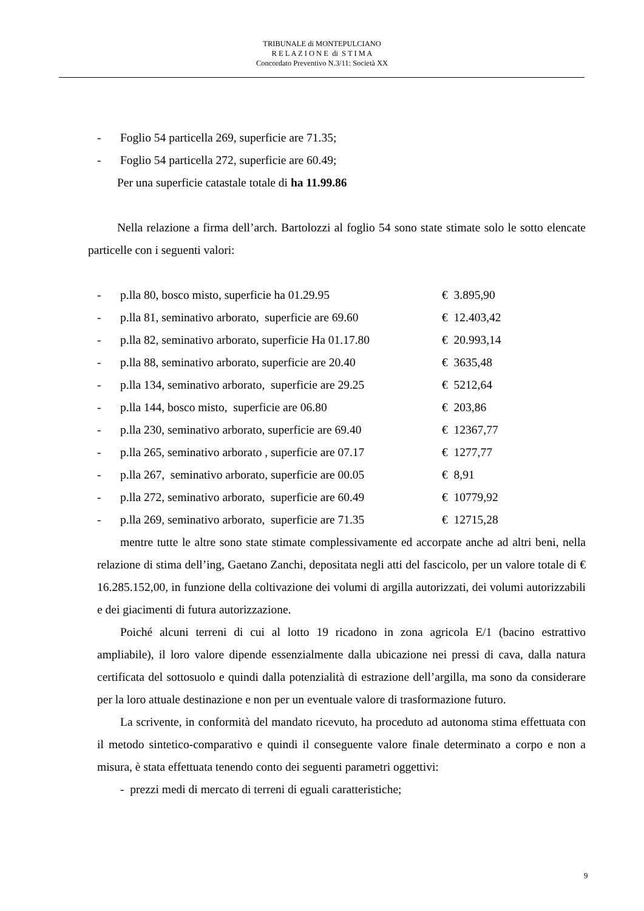TRIBUNALE di MONTEPULCIANO
R E L A Z I O N E di S T I M A
Concordato Preventivo N.3/11: Società XX
- Foglio 54 particella 269, superficie are 71.35;
- Foglio 54 particella 272, superficie are 60.49;
Per una superficie catastale totale di ha 11.99.86
Nella relazione a firma dell’arch. Bartolozzi al foglio 54 sono state stimate solo le sotto elencate particelle con i seguenti valori:
- p.lla 80, bosco misto, superficie ha 01.29.95 € 3.895,90
- p.lla 81, seminativo arborato, superficie are 69.60 € 12.403,42
- p.lla 82, seminativo arborato, superficie Ha 01.17.80 € 20.993,14
- p.lla 88, seminativo arborato, superficie are 20.40 € 3635,48
- p.lla 134, seminativo arborato, superficie are 29.25 € 5212,64
- p.lla 144, bosco misto, superficie are 06.80 € 203,86
- p.lla 230, seminativo arborato, superficie are 69.40 € 12367,77
- p.lla 265, seminativo arborato , superficie are 07.17 € 1277,77
- p.lla 267, seminativo arborato, superficie are 00.05 € 8,91
- p.lla 272, seminativo arborato, superficie are 60.49 € 10779,92
- p.lla 269, seminativo arborato, superficie are 71.35 € 12715,28
mentre tutte le altre sono state stimate complessivamente ed accorpate anche ad altri beni, nella relazione di stima dell’ing, Gaetano Zanchi, depositata negli atti del fascicolo, per un valore totale di € 16.285.152,00, in funzione della coltivazione dei volumi di argilla autorizzati, dei volumi autorizzabili e dei giacimenti di futura autorizzazione.
Poiché alcuni terreni di cui al lotto 19 ricadono in zona agricola E/1 (bacino estrattivo ampliabile), il loro valore dipende essenzialmente dalla ubicazione nei pressi di cava, dalla natura certificata del sottosuolo e quindi dalla potenzialità di estrazione dell’argilla, ma sono da considerare per la loro attuale destinazione e non per un eventuale valore di trasformazione futuro.
La scrivente, in conformità del mandato ricevuto, ha proceduto ad autonoma stima effettuata con il metodo sintetico-comparativo e quindi il conseguente valore finale determinato a corpo e non a misura, è stata effettuata tenendo conto dei seguenti parametri oggettivi:
- prezzi medi di mercato di terreni di eguali caratteristiche;
9